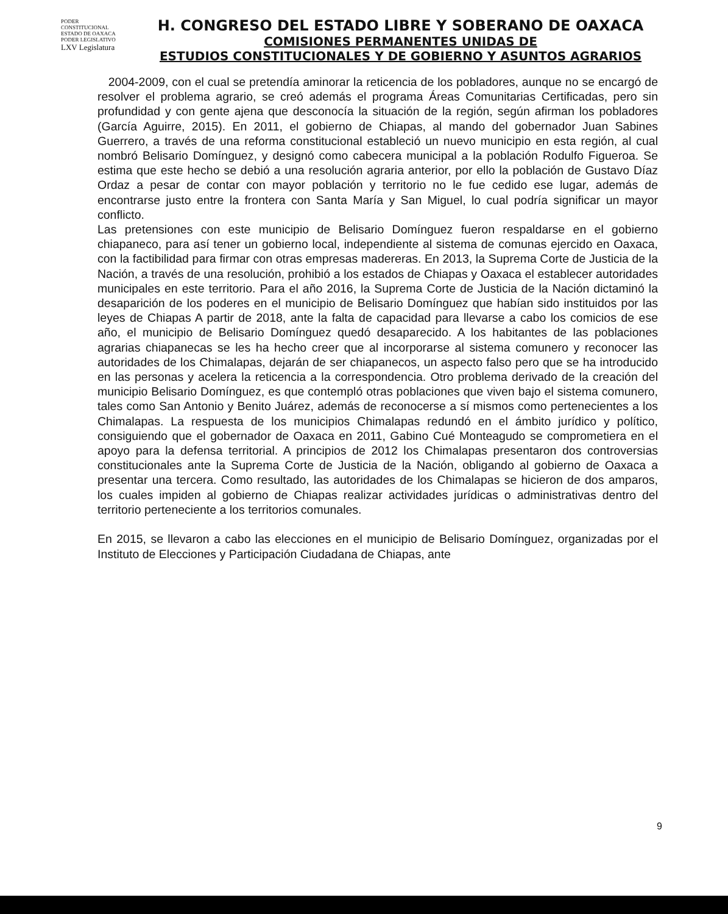PODER CONSTITUCIONAL ESTADO DE OAXACA
PODER LEGISLATIVO
LXV Legislatura
H. CONGRESO DEL ESTADO LIBRE Y SOBERANO DE OAXACA
COMISIONES PERMANENTES UNIDAS DE
ESTUDIOS CONSTITUCIONALES Y DE GOBIERNO Y ASUNTOS AGRARIOS
2004-2009, con el cual se pretendía aminorar la reticencia de los pobladores, aunque no se encargó de resolver el problema agrario, se creó además el programa Áreas Comunitarias Certificadas, pero sin profundidad y con gente ajena que desconocía la situación de la región, según afirman los pobladores (García Aguirre, 2015). En 2011, el gobierno de Chiapas, al mando del gobernador Juan Sabines Guerrero, a través de una reforma constitucional estableció un nuevo municipio en esta región, al cual nombró Belisario Domínguez, y designó como cabecera municipal a la población Rodulfo Figueroa. Se estima que este hecho se debió a una resolución agraria anterior, por ello la población de Gustavo Díaz Ordaz a pesar de contar con mayor población y territorio no le fue cedido ese lugar, además de encontrarse justo entre la frontera con Santa María y San Miguel, lo cual podría significar un mayor conflicto.
Las pretensiones con este municipio de Belisario Domínguez fueron respaldarse en el gobierno chiapaneco, para así tener un gobierno local, independiente al sistema de comunas ejercido en Oaxaca, con la factibilidad para firmar con otras empresas madereras. En 2013, la Suprema Corte de Justicia de la Nación, a través de una resolución, prohibió a los estados de Chiapas y Oaxaca el establecer autoridades municipales en este territorio. Para el año 2016, la Suprema Corte de Justicia de la Nación dictaminó la desaparición de los poderes en el municipio de Belisario Domínguez que habían sido instituidos por las leyes de Chiapas A partir de 2018, ante la falta de capacidad para llevarse a cabo los comicios de ese año, el municipio de Belisario Domínguez quedó desaparecido. A los habitantes de las poblaciones agrarias chiapanecas se les ha hecho creer que al incorporarse al sistema comunero y reconocer las autoridades de los Chimalapas, dejarán de ser chiapanecos, un aspecto falso pero que se ha introducido en las personas y acelera la reticencia a la correspondencia. Otro problema derivado de la creación del municipio Belisario Domínguez, es que contempló otras poblaciones que viven bajo el sistema comunero, tales como San Antonio y Benito Juárez, además de reconocerse a sí mismos como pertenecientes a los Chimalapas. La respuesta de los municipios Chimalapas redundó en el ámbito jurídico y político, consiguiendo que el gobernador de Oaxaca en 2011, Gabino Cué Monteagudo se comprometiera en el apoyo para la defensa territorial. A principios de 2012 los Chimalapas presentaron dos controversias constitucionales ante la Suprema Corte de Justicia de la Nación, obligando al gobierno de Oaxaca a presentar una tercera. Como resultado, las autoridades de los Chimalapas se hicieron de dos amparos, los cuales impiden al gobierno de Chiapas realizar actividades jurídicas o administrativas dentro del territorio perteneciente a los territorios comunales.
En 2015, se llevaron a cabo las elecciones en el municipio de Belisario Domínguez, organizadas por el Instituto de Elecciones y Participación Ciudadana de Chiapas, ante
9